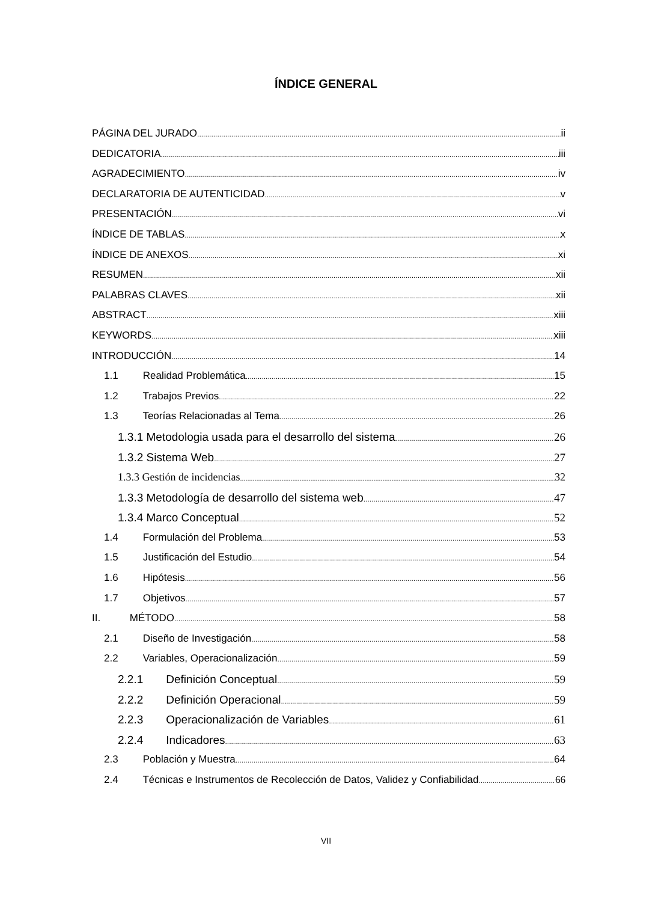ÍNDICE GENERAL
PÁGINA DEL JURADO ii
DEDICATORIA iii
AGRADECIMIENTO iv
DECLARATORIA DE AUTENTICIDAD v
PRESENTACIÓN vi
ÍNDICE DE TABLAS x
ÍNDICE DE ANEXOS xi
RESUMEN xii
PALABRAS CLAVES xii
ABSTRACT xiii
KEYWORDS xiii
INTRODUCCIÓN 14
1.1 Realidad Problemática 15
1.2 Trabajos Previos 22
1.3 Teorías Relacionadas al Tema 26
1.3.1 Metodologia usada para el desarrollo del sistema 26
1.3.2 Sistema Web 27
1.3.3 Gestión de incidencias 32
1.3.3 Metodología de desarrollo del sistema web 47
1.3.4 Marco Conceptual 52
1.4 Formulación del Problema 53
1.5 Justificación del Estudio 54
1.6 Hipótesis 56
1.7 Objetivos 57
II. MÉTODO 58
2.1 Diseño de Investigación 58
2.2 Variables, Operacionalización 59
2.2.1 Definición Conceptual 59
2.2.2 Definición Operacional 59
2.2.3 Operacionalización de Variables 61
2.2.4 Indicadores 63
2.3 Población y Muestra 64
2.4 Técnicas e Instrumentos de Recolección de Datos, Validez y Confiabilidad 66
VII